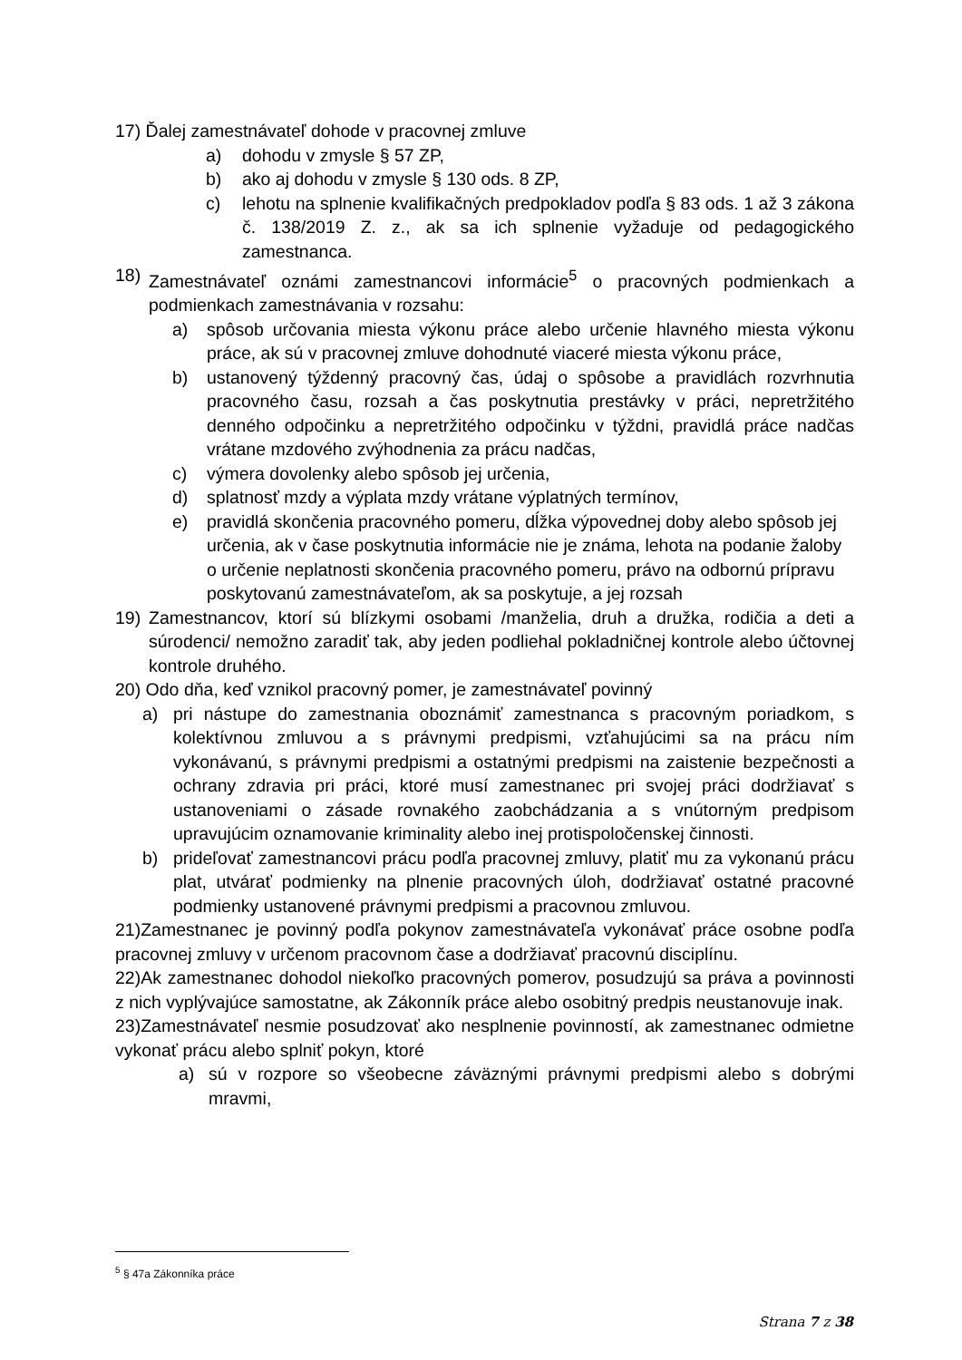17) Ďalej zamestnávateľ dohode v pracovnej zmluve
a) dohodu v zmysle § 57 ZP,
b) ako aj dohodu v zmysle § 130 ods. 8 ZP,
c) lehotu na splnenie kvalifikačných predpokladov podľa § 83 ods. 1 až 3 zákona č. 138/2019 Z. z., ak sa ich splnenie vyžaduje od pedagogického zamestnanca.
18) Zamestnávateľ oznámi zamestnancovi informácie<sup>5</sup> o pracovných podmienkach a podmienkach zamestnávania v rozsahu:
a) spôsob určovania miesta výkonu práce alebo určenie hlavného miesta výkonu práce, ak sú v pracovnej zmluve dohodnuté viaceré miesta výkonu práce,
b) ustanovený týždenný pracovný čas, údaj o spôsobe a pravidlách rozvrhnutia pracovného času, rozsah a čas poskytnutia prestávky v práci, nepretržitého denného odpočinku a nepretržitého odpočinku v týždni, pravidlá práce nadčas vrátane mzdového zvýhodnenia za prácu nadčas,
c) výmera dovolenky alebo spôsob jej určenia,
d) splatnosť mzdy a výplata mzdy vrátane výplatných termínov,
e) pravidlá skončenia pracovného pomeru, dĺžka výpovednej doby alebo spôsob jej určenia, ak v čase poskytnutia informácie nie je známa, lehota na podanie žaloby o určenie neplatnosti skončenia pracovného pomeru, právo na odbornú prípravu poskytovanú zamestnávateľom, ak sa poskytuje, a jej rozsah
19) Zamestnancov, ktorí sú blízkymi osobami /manželia, druh a družka, rodičia a deti a súrodenci/ nemožno zaradiť tak, aby jeden podliehal pokladničnej kontrole alebo účtovnej kontrole druhého.
20) Odo dňa, keď vznikol pracovný pomer, je zamestnávateľ povinný
a) pri nástupe do zamestnania oboznámiť zamestnanca s pracovným poriadkom, s kolektívnou zmluvou a s právnymi predpismi, vzťahujúcimi sa na prácu ním vykonávanú, s právnymi predpismi a ostatnými predpismi na zaistenie bezpečnosti a ochrany zdravia pri práci, ktoré musí zamestnanec pri svojej práci dodržiavať s ustanoveniami o zásade rovnakého zaobchádzania a s vnútorným predpisom upravujúcim oznamovanie kriminality alebo inej protispoločenskej činnosti.
b) prideľovať zamestnancovi prácu podľa pracovnej zmluvy, platiť mu za vykonanú prácu plat, utvárať podmienky na plnenie pracovných úloh, dodržiavať ostatné pracovné podmienky ustanovené právnymi predpismi a pracovnou zmluvou.
21)Zamestnanec je povinný podľa pokynov zamestnávateľa vykonávať práce osobne podľa pracovnej zmluvy v určenom pracovnom čase a dodržiavať pracovnú disciplínu.
22)Ak zamestnanec dohodol niekoľko pracovných pomerov, posudzujú sa práva a povinnosti z nich vyplývajúce samostatne, ak Zákonník práce alebo osobitný predpis neustanovuje inak.
23)Zamestnávateľ nesmie posudzovať ako nesplnenie povinností, ak zamestnanec odmietne vykonať prácu alebo splniť pokyn, ktoré
a) sú v rozpore so všeobecne záväznými právnymi predpismi alebo s dobrými mravmi,
<sup>5</sup> § 47a Zákonníka práce
Strana 7 z 38